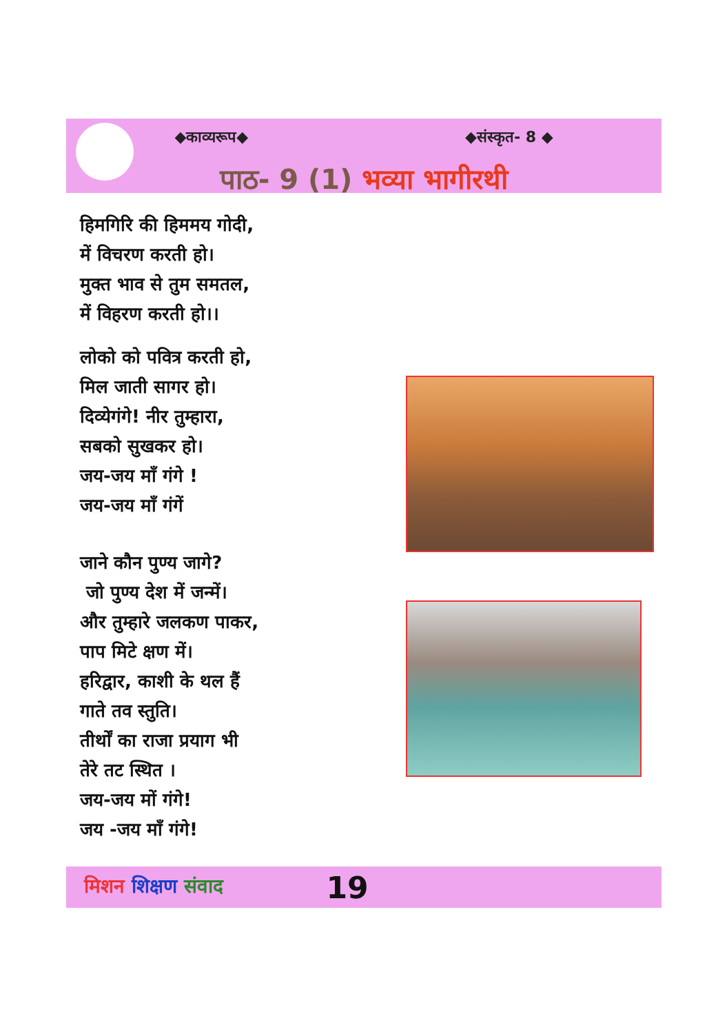◆काव्यरूप◆ ◆संस्कृत- 8 ◆
पाठ- 9 (1) भव्या भागीरथी
हिमगिरि की हिममय गोदी,
में विचरण करती हो।
मुक्त भाव से तुम समतल,
में विहरण करती हो।।
लोको को पवित्र करती हो,
मिल जाती सागर हो।
दिव्येगंगे! नीर तुम्हारा,
सबको सुखकर हो।
जय-जय माँ गंगे !
जय-जय माँ गंगें
जाने कौन पुण्य जागे?
जो पुण्य देश में जन्में।
और तुम्हारे जलकण पाकर,
पाप मिटे क्षण में।
हरिद्वार, काशी के थल हैं
गाते तव स्तुति।
तीर्थों का राजा प्रयाग भी
तेरे तट स्थित ।
जय-जय मों गंगे!
जय -जय माँ गंगे!
मिशन शिक्षण संवाद 19